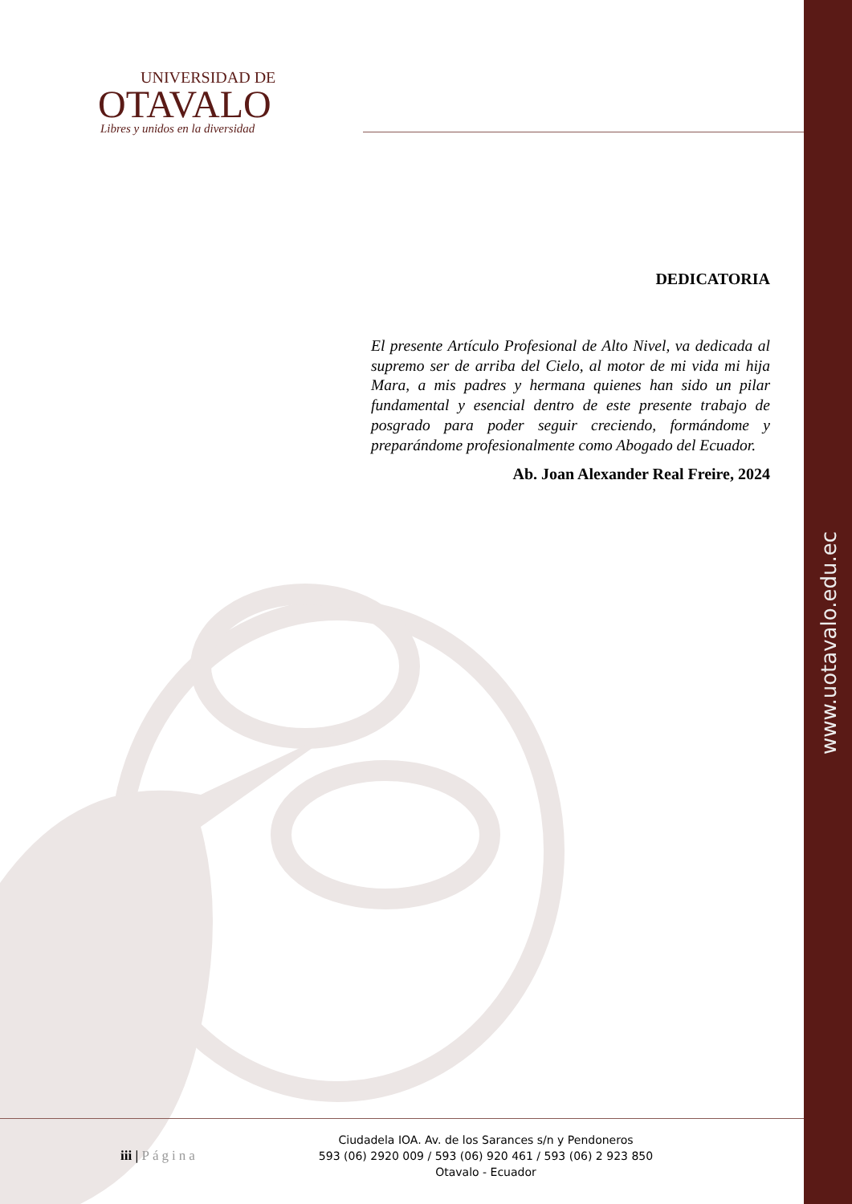www.uotavalo.edu.ec
UNIVERSIDAD DE
OTAVALO
Libres y unidos en la diversidad
DEDICATORIA
El presente Artículo Profesional de Alto Nivel, va dedicada al supremo ser de arriba del Cielo, al motor de mi vida mi hija Mara, a mis padres y hermana quienes han sido un pilar fundamental y esencial dentro de este presente trabajo de posgrado para poder seguir creciendo, formándome y preparándome profesionalmente como Abogado del Ecuador.
Ab. Joan Alexander Real Freire, 2024
iii | Página
Ciudadela IOA. Av. de los Sarances s/n y Pendoneros
593 (06) 2920 009 / 593 (06) 920 461 / 593 (06) 2 923 850
Otavalo - Ecuador